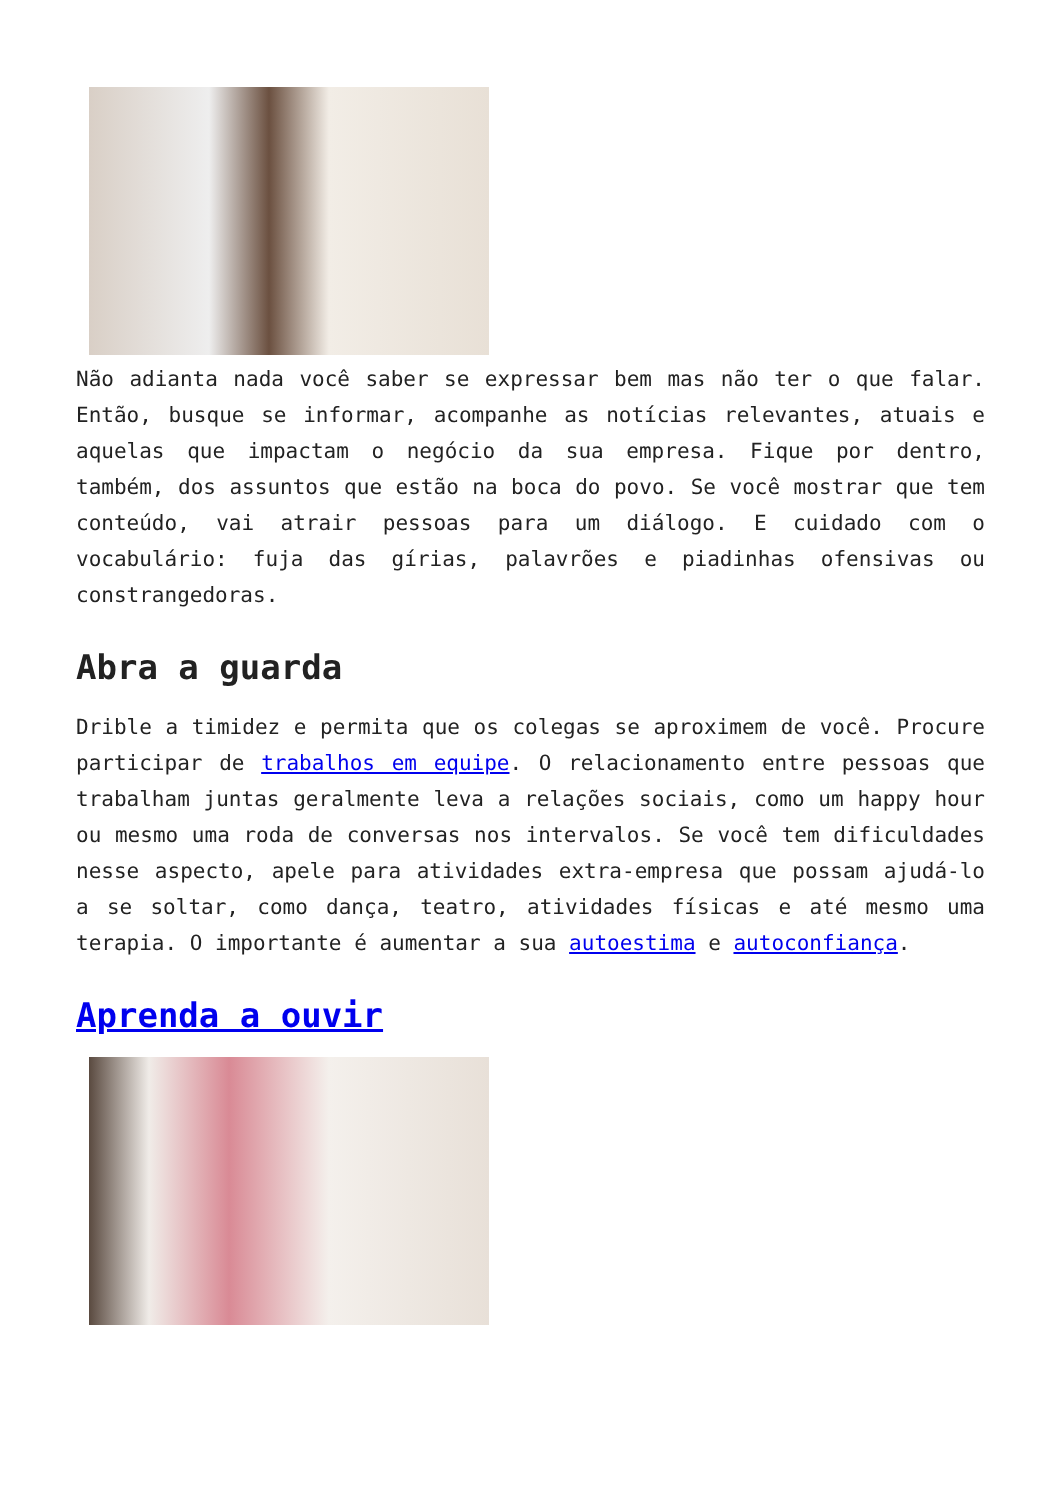Não adianta nada você saber se expressar bem mas não ter o que falar. Então, busque se informar, acompanhe as notícias relevantes, atuais e aquelas que impactam o negócio da sua empresa. Fique por dentro, também, dos assuntos que estão na boca do povo. Se você mostrar que tem conteúdo, vai atrair pessoas para um diálogo. E cuidado com o vocabulário: fuja das gírias, palavrões e piadinhas ofensivas ou constrangedoras.
Abra a guarda
Drible a timidez e permita que os colegas se aproximem de você. Procure participar de trabalhos em equipe. O relacionamento entre pessoas que trabalham juntas geralmente leva a relações sociais, como um happy hour ou mesmo uma roda de conversas nos intervalos. Se você tem dificuldades nesse aspecto, apele para atividades extra-empresa que possam ajudá-lo a se soltar, como dança, teatro, atividades físicas e até mesmo uma terapia. O importante é aumentar a sua autoestima e autoconfiança.
Aprenda a ouvir